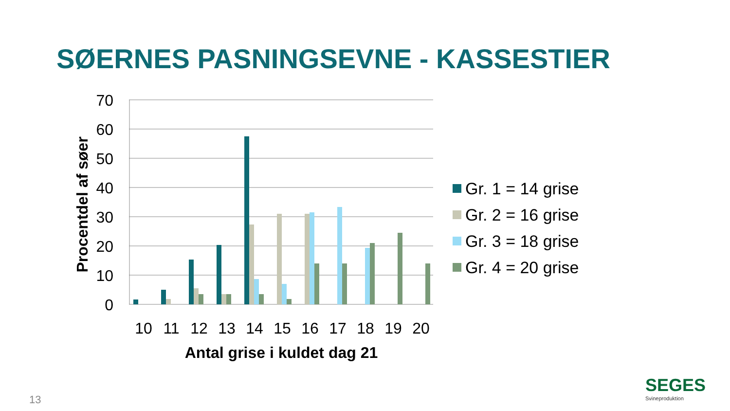SØERNES PASNINGSEVNE - KASSESTIER
70
60
50
40
30
20
10
0
Procentdel af søer
10
11
12
13
14
15
16
17
18
19
20
Antal grise i kuldet dag 21
Gr. 1 = 14 grise
Gr. 2 = 16 grise
Gr. 3 = 18 grise
Gr. 4 = 20 grise
13 SEGES
Svineproduktion